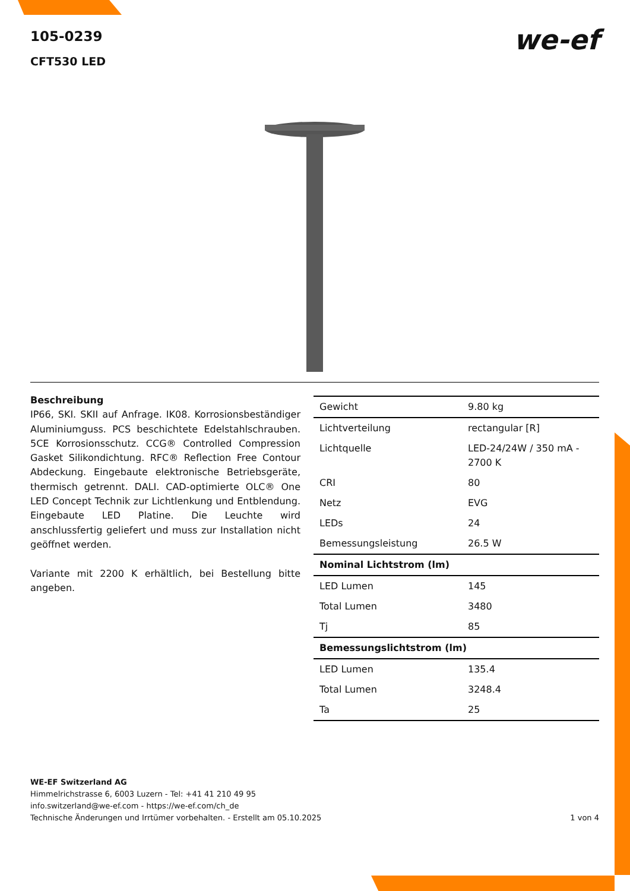105-0239
CFT530 LED
we-ef
Beschreibung
IP66, SKI. SKII auf Anfrage. IK08. Korrosionsbeständiger Aluminiumguss. PCS beschichtete Edelstahlschrauben. 5CE Korrosionsschutz. CCG® Controlled Compression Gasket Silikondichtung. RFC® Reflection Free Contour Abdeckung. Eingebaute elektronische Betriebsgeräte, thermisch getrennt. DALI. CAD-optimierte OLC® One LED Concept Technik zur Lichtlenkung und Entblendung. Eingebaute LED Platine. Die Leuchte wird anschlussfertig geliefert und muss zur Installation nicht geöffnet werden.
Variante mit 2200 K erhältlich, bei Bestellung bitte angeben.
| Gewicht | 9.80 kg |
| Lichtverteilung | rectangular [R] |
| Lichtquelle | LED-24/24W / 350 mA - 2700 K |
| CRI | 80 |
| Netz | EVG |
| LEDs | 24 |
| Bemessungsleistung | 26.5 W |
| Nominal Lichtstrom (lm) | |
| LED Lumen | 145 |
| Total Lumen | 3480 |
| Tj | 85 |
| Bemessungslichtstrom (lm) | |
| LED Lumen | 135.4 |
| Total Lumen | 3248.4 |
| Ta | 25 |
WE-EF Switzerland AG
Himmelrichstrasse 6, 6003 Luzern - Tel: +41 41 210 49 95
info.switzerland@we-ef.com - https://we-ef.com/ch_de
Technische Änderungen und Irrtümer vorbehalten. - Erstellt am 05.10.2025 1 von 4